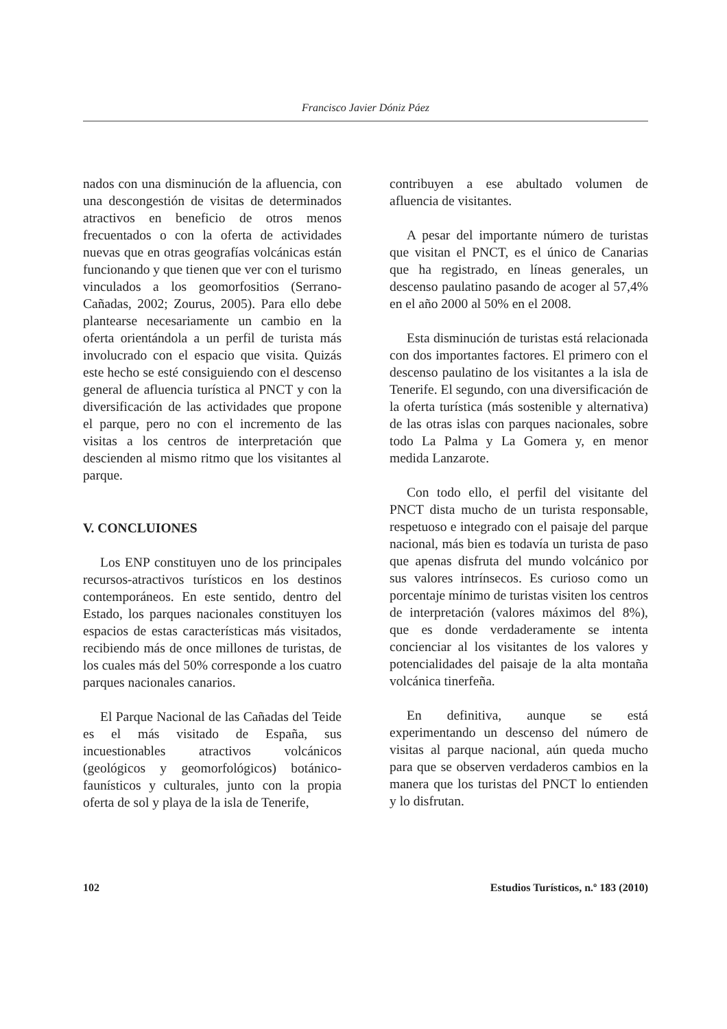Francisco Javier Dóniz Páez
nados con una disminución de la afluencia, con una descongestión de visitas de determinados atractivos en beneficio de otros menos frecuentados o con la oferta de actividades nuevas que en otras geografías volcánicas están funcionando y que tienen que ver con el turismo vinculados a los geomorfositios (Serrano-Cañadas, 2002; Zourus, 2005). Para ello debe plantearse necesariamente un cambio en la oferta orientándola a un perfil de turista más involucrado con el espacio que visita. Quizás este hecho se esté consiguiendo con el descenso general de afluencia turística al PNCT y con la diversificación de las actividades que propone el parque, pero no con el incremento de las visitas a los centros de interpretación que descienden al mismo ritmo que los visitantes al parque.
V. CONCLUIONES
Los ENP constituyen uno de los principales recursos-atractivos turísticos en los destinos contemporáneos. En este sentido, dentro del Estado, los parques nacionales constituyen los espacios de estas características más visitados, recibiendo más de once millones de turistas, de los cuales más del 50% corresponde a los cuatro parques nacionales canarios.
El Parque Nacional de las Cañadas del Teide es el más visitado de España, sus incuestionables atractivos volcánicos (geológicos y geomorfológicos) botánico- faunísticos y culturales, junto con la propia oferta de sol y playa de la isla de Tenerife,
contribuyen a ese abultado volumen de afluencia de visitantes.
A pesar del importante número de turistas que visitan el PNCT, es el único de Canarias que ha registrado, en líneas generales, un descenso paulatino pasando de acoger al 57,4% en el año 2000 al 50% en el 2008.
Esta disminución de turistas está relacionada con dos importantes factores. El primero con el descenso paulatino de los visitantes a la isla de Tenerife. El segundo, con una diversificación de la oferta turística (más sostenible y alternativa) de las otras islas con parques nacionales, sobre todo La Palma y La Gomera y, en menor medida Lanzarote.
Con todo ello, el perfil del visitante del PNCT dista mucho de un turista responsable, respetuoso e integrado con el paisaje del parque nacional, más bien es todavía un turista de paso que apenas disfruta del mundo volcánico por sus valores intrínsecos. Es curioso como un porcentaje mínimo de turistas visiten los centros de interpretación (valores máximos del 8%), que es donde verdaderamente se intenta concienciar al los visitantes de los valores y potencialidades del paisaje de la alta montaña volcánica tinerfeña.
En definitiva, aunque se está experimentando un descenso del número de visitas al parque nacional, aún queda mucho para que se observen verdaderos cambios en la manera que los turistas del PNCT lo entienden y lo disfrutan.
102 Estudios Turísticos, n.º 183 (2010)